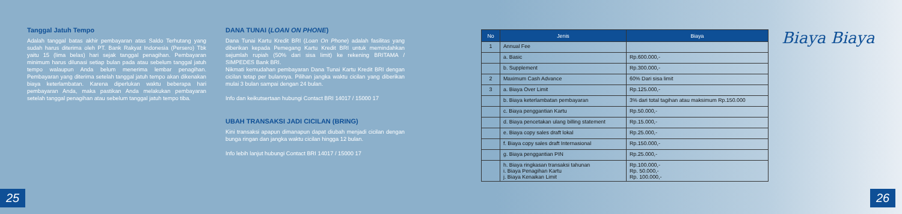Tanggal Jatuh Tempo
Adalah tanggal batas akhir pembayaran atas Saldo Terhutang yang sudah harus diterima oleh PT. Bank Rakyat Indonesia (Persero) Tbk yaitu 15 (lima belas) hari sejak tanggal penagihan. Pembayaran minimum harus dilunasi setiap bulan pada atau sebelum tanggal jatuh tempo walaupun Anda belum menerima lembar penagihan. Pembayaran yang diterima setelah tanggal jatuh tempo akan dikenakan biaya keterlambatan. Karena diperlukan waktu beberapa hari pembayaran Anda, maka pastikan Anda melakukan pembayaran setelah tanggal penagihan atau sebelum tanggal jatuh tempo tiba.
DANA TUNAI (LOAN ON PHONE)
Dana Tunai Kartu Kredit BRI (Loan On Phone) adalah fasilitas yang diberikan kepada Pemegang Kartu Kredit BRI untuk memindahkan sejumlah rupiah (50% dari sisa limit) ke rekening BRITAMA / SIMPEDES Bank BRI.
Nikmati kemudahan pembayaran Dana Tunai Kartu Kredit BRI dengan cicilan tetap per bulannya. Pilihan jangka waktu cicilan yang diberikan mulai 3 bulan sampai dengan 24 bulan.
Info dan keikutsertaan hubungi Contact BRI 14017 / 15000 17
UBAH TRANSAKSI JADI CICILAN (BRING)
Kini transaksi apapun dimanapun dapat diubah menjadi cicilan dengan bunga ringan dan jangka waktu cicilan hingga 12 bulan.
Info lebih lanjut hubungi Contact BRI 14017 / 15000 17
| No | Jenis | Biaya |
| --- | --- | --- |
| 1 | Annual Fee | |
| | a. Basic | Rp.600.000,- |
| | b. Supplement | Rp.300.000,- |
| 2 | Maximum Cash Advance | 60% Dari sisa limit |
| 3 | a. Biaya Over Limit | Rp.125.000,- |
| | b. Biaya keterlambatan pembayaran | 3% dari total tagihan atau maksimum Rp.150.000 |
| | c. Biaya penggantian Kartu | Rp.50.000,- |
| | d. Biaya pencetakan ulang billing statement | Rp.15.000,- |
| | e. Biaya copy sales draft lokal | Rp.25.000,- |
| | f. Biaya copy sales draft Internasional | Rp.150.000,- |
| | g. Biaya penggantian PIN | Rp.25.000,- |
| | h. Biaya ringkasan transaksi tahunan i. Biaya Penagihan Kartu j. Biaya Kenaikan Limit | Rp.100.000,- Rp. 50.000,- Rp. 100.000,- |
Biaya Biaya
25 26